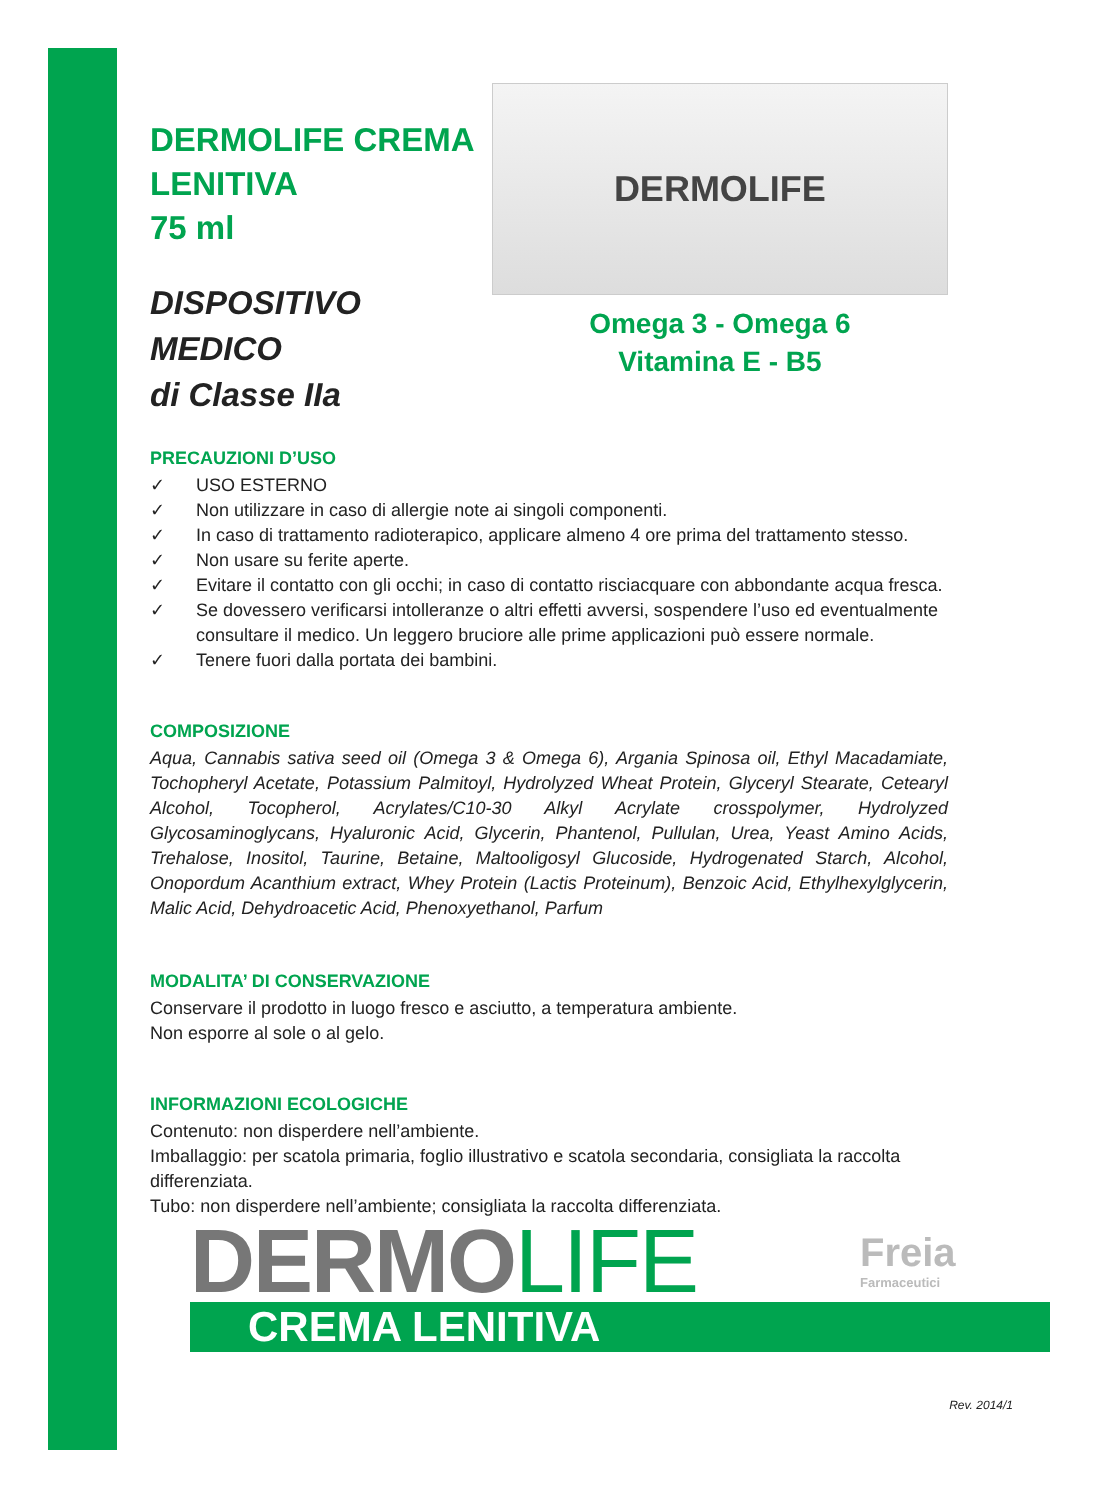DERMOLIFE CREMA
LENITIVA
75 ml
DISPOSITIVO MEDICO
di Classe IIa
DERMOLIFE
Omega 3 - Omega 6
Vitamina E - B5
PRECAUZIONI D’USO
✓ USO ESTERNO
✓ Non utilizzare in caso di allergie note ai singoli componenti.
✓ In caso di trattamento radioterapico, applicare almeno 4 ore prima del trattamento stesso.
✓ Non usare su ferite aperte.
✓ Evitare il contatto con gli occhi; in caso di contatto risciacquare con abbondante acqua fresca.
✓ Se dovessero verificarsi intolleranze o altri effetti avversi, sospendere l’uso ed eventualmente consultare il medico. Un leggero bruciore alle prime applicazioni può essere normale.
✓ Tenere fuori dalla portata dei bambini.
COMPOSIZIONE
Aqua, Cannabis sativa seed oil (Omega 3 & Omega 6), Argania Spinosa oil, Ethyl Macadamiate, Tochopheryl Acetate, Potassium Palmitoyl, Hydrolyzed Wheat Protein, Glyceryl Stearate, Cetearyl Alcohol, Tocopherol, Acrylates/C10-30 Alkyl Acrylate crosspolymer, Hydrolyzed Glycosaminoglycans, Hyaluronic Acid, Glycerin, Phantenol, Pullulan, Urea, Yeast Amino Acids, Trehalose, Inositol, Taurine, Betaine, Maltooligosyl Glucoside, Hydrogenated Starch, Alcohol, Onopordum Acanthium extract, Whey Protein (Lactis Proteinum), Benzoic Acid, Ethylhexylglycerin, Malic Acid, Dehydroacetic Acid, Phenoxyethanol, Parfum
MODALITA’ DI CONSERVAZIONE
Conservare il prodotto in luogo fresco e asciutto, a temperatura ambiente.
Non esporre al sole o al gelo.
INFORMAZIONI ECOLOGICHE
Contenuto: non disperdere nell’ambiente.
Imballaggio: per scatola primaria, foglio illustrativo e scatola secondaria, consigliata la raccolta differenziata.
Tubo: non disperdere nell’ambiente; consigliata la raccolta differenziata.
DERMOLIFE Freia
Farmaceutici
CREMA LENITIVA
Rev. 2014/1